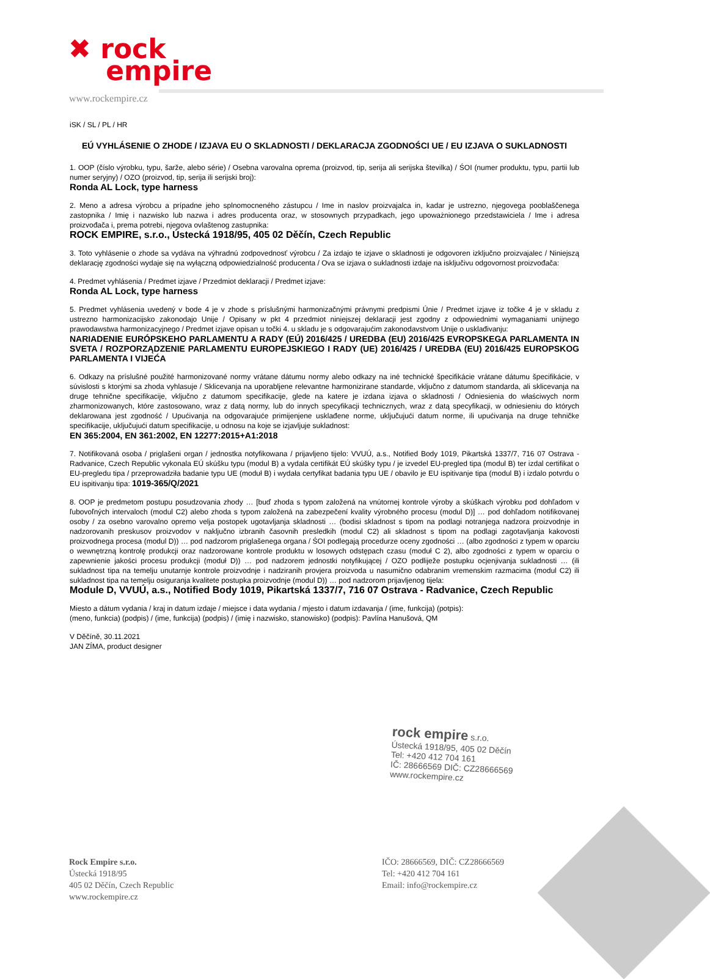✖ rock
empire
www.rockempire.cz
iSK / SL / PL / HR
EÚ VYHLÁSENIE O ZHODE / IZJAVA EU O SKLADNOSTI / DEKLARACJA ZGODNOŚCI UE / EU IZJAVA O SUKLADNOSTI
1. OOP (číslo výrobku, typu, šarže, alebo série) / Osebna varovalna oprema (proizvod, tip, serija ali serijska številka) / ŚOI (numer produktu, typu, partii lub numer seryjny) / OZO (proizvod, tip, serija ili serijski broj):
Ronda AL Lock, type harness
2. Meno a adresa výrobcu a prípadne jeho splnomocneného zástupcu / Ime in naslov proizvajalca in, kadar je ustrezno, njegovega pooblaščenega zastopnika / Imię i nazwisko lub nazwa i adres producenta oraz, w stosownych przypadkach, jego upoważnionego przedstawiciela / Ime i adresa proizvođača i, prema potrebi, njegova ovlaštenog zastupnika:
ROCK EMPIRE, s.r.o., Ústecká 1918/95, 405 02 Děčín, Czech Republic
3. Toto vyhlásenie o zhode sa vydáva na výhradnú zodpovednosť výrobcu / Za izdajo te izjave o skladnosti je odgovoren izključno proizvajalec / Niniejszą deklarację zgodności wydaje się na wyłączną odpowiedzialność producenta / Ova se izjava o sukladnosti izdaje na isključivu odgovornost proizvođača:
4. Predmet vyhlásenia / Predmet izjave / Przedmiot deklaracji / Predmet izjave:
Ronda AL Lock, type harness
5. Predmet vyhlásenia uvedený v bode 4 je v zhode s príslušnými harmonizačnými právnymi predpismi Únie / Predmet izjave iz točke 4 je v skladu z ustrezno harmonizacijsko zakonodajo Unije / Opisany w pkt 4 przedmiot niniejszej deklaracji jest zgodny z odpowiednimi wymaganiami unijnego prawodawstwa harmonizacyjnego / Predmet izjave opisan u točki 4. u skladu je s odgovarajućim zakonodavstvom Unije o usklađivanju:
NARIADENIE EURÓPSKEHO PARLAMENTU A RADY (EÚ) 2016/425 / UREDBA (EU) 2016/425 EVROPSKEGA PARLAMENTA IN SVETA / ROZPORZĄDZENIE PARLAMENTU EUROPEJSKIEGO I RADY (UE) 2016/425 / UREDBA (EU) 2016/425 EUROPSKOG PARLAMENTA I VIJEĆA
6. Odkazy na príslušné použité harmonizované normy vrátane dátumu normy alebo odkazy na iné technické špecifikácie vrátane dátumu špecifikácie, v súvislosti s ktorými sa zhoda vyhlasuje / Sklicevanja na uporabljene relevantne harmonizirane standarde, vključno z datumom standarda, ali sklicevanja na druge tehnične specifikacije, vključno z datumom specifikacije, glede na katere je izdana izjava o skladnosti / Odniesienia do właściwych norm zharmonizowanych, które zastosowano, wraz z datą normy, lub do innych specyfikacji technicznych, wraz z datą specyfikacji, w odniesieniu do których deklarowana jest zgodność / Upućivanja na odgovarajuće primijenjene usklađene norme, uključujući datum norme, ili upućivanja na druge tehničke specifikacije, uključujući datum specifikacije, u odnosu na koje se izjavljuje sukladnost:
EN 365:2004, EN 361:2002, EN 12277:2015+A1:2018
7. Notifikovaná osoba / priglašeni organ / jednostka notyfikowana / prijavljeno tijelo: VVUÚ, a.s., Notified Body 1019, Pikartská 1337/7, 716 07 Ostrava - Radvanice, Czech Republic vykonala EÚ skúšku typu (modul B) a vydala certifikát EÚ skúšky typu / je izvedel EU-pregled tipa (modul B) ter izdal certifikat o EU-pregledu tipa / przeprowadziła badanie typu UE (moduł B) i wydała certyfikat badania typu UE / obavilo je EU ispitivanje tipa (modul B) i izdalo potvrdu o EU ispitivanju tipa: 1019-365/Q/2021
8. OOP je predmetom postupu posudzovania zhody … [buď zhoda s typom založená na vnútornej kontrole výroby a skúškach výrobku pod dohľadom v ľubovoľných intervaloch (modul C2) alebo zhoda s typom založená na zabezpečení kvality výrobného procesu (modul D)] … pod dohľadom notifikovanej osoby / za osebno varovalno opremo velja postopek ugotavljanja skladnosti … (bodisi skladnost s tipom na podlagi notranjega nadzora proizvodnje in nadzorovanih preskusov proizvodov v naključno izbranih časovnih presledkih (modul C2) ali skladnost s tipom na podlagi zagotavljanja kakovosti proizvodnega procesa (modul D)) … pod nadzorom priglašenega organa / ŚOI podlegają procedurze oceny zgodności … (albo zgodności z typem w oparciu o wewnętrzną kontrolę produkcji oraz nadzorowane kontrole produktu w losowych odstępach czasu (moduł C 2), albo zgodności z typem w oparciu o zapewnienie jakości procesu produkcji (moduł D)) … pod nadzorem jednostki notyfikującej / OZO podliježe postupku ocjenjivanja sukladnosti … (ili sukladnost tipa na temelju unutarnje kontrole proizvodnje i nadziranih provjera proizvoda u nasumično odabranim vremenskim razmacima (modul C2) ili sukladnost tipa na temelju osiguranja kvalitete postupka proizvodnje (modul D)) … pod nadzorom prijavljenog tijela:
Module D, VVUÚ, a.s., Notified Body 1019, Pikartská 1337/7, 716 07 Ostrava - Radvanice, Czech Republic
Miesto a dátum vydania / kraj in datum izdaje / miejsce i data wydania / mjesto i datum izdavanja / (ime, funkcija) (potpis):
(meno, funkcia) (podpis) / (ime, funkcija) (podpis) / (imię i nazwisko, stanowisko) (podpis): Pavlína Hanušová, QM
V Děčíně, 30.11.2021
JAN ZÍMA, product designer
rock empire s.r.o.
Ústecká 1918/95, 405 02 Děčín
Tel: +420 412 704 161
IČ: 28666569 DIČ: CZ28666569
www.rockempire.cz
Rock Empire s.r.o.
Ústecká 1918/95
405 02 Děčín, Czech Republic
www.rockempire.cz
IČO: 28666569, DIČ: CZ28666569
Tel: +420 412 704 161
Email: info@rockempire.cz